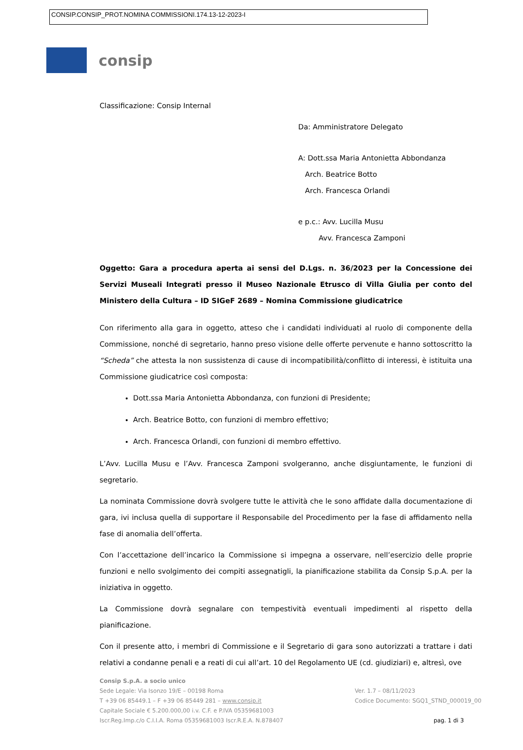CONSIP.CONSIP_PROT.NOMINA COMMISSIONI.174.13-12-2023-I
consip
Classificazione: Consip Internal
Da: Amministratore Delegato
A: Dott.ssa Maria Antonietta Abbondanza
Arch. Beatrice Botto
Arch. Francesca Orlandi
e p.c.: Avv. Lucilla Musu
Avv. Francesca Zamponi
Oggetto: Gara a procedura aperta ai sensi del D.Lgs. n. 36/2023 per la Concessione dei Servizi Museali Integrati presso il Museo Nazionale Etrusco di Villa Giulia per conto del Ministero della Cultura – ID SIGeF 2689 – Nomina Commissione giudicatrice
Con riferimento alla gara in oggetto, atteso che i candidati individuati al ruolo di componente della Commissione, nonché di segretario, hanno preso visione delle offerte pervenute e hanno sottoscritto la “Scheda” che attesta la non sussistenza di cause di incompatibilità/conflitto di interessi, è istituita una Commissione giudicatrice così composta:
Dott.ssa Maria Antonietta Abbondanza, con funzioni di Presidente;
Arch. Beatrice Botto, con funzioni di membro effettivo;
Arch. Francesca Orlandi, con funzioni di membro effettivo.
L’Avv. Lucilla Musu e l’Avv. Francesca Zamponi svolgeranno, anche disgiuntamente, le funzioni di segretario.
La nominata Commissione dovrà svolgere tutte le attività che le sono affidate dalla documentazione di gara, ivi inclusa quella di supportare il Responsabile del Procedimento per la fase di affidamento nella fase di anomalia dell’offerta.
Con l’accettazione dell’incarico la Commissione si impegna a osservare, nell’esercizio delle proprie funzioni e nello svolgimento dei compiti assegnatigli, la pianificazione stabilita da Consip S.p.A. per la iniziativa in oggetto.
La Commissione dovrà segnalare con tempestività eventuali impedimenti al rispetto della pianificazione.
Con il presente atto, i membri di Commissione e il Segretario di gara sono autorizzati a trattare i dati relativi a condanne penali e a reati di cui all’art. 10 del Regolamento UE (cd. giudiziari) e, altresì, ove
Consip S.p.A. a socio unico
Sede Legale: Via Isonzo 19/E – 00198 Roma
T +39 06 85449.1 – F +39 06 85449 281 – www.consip.it
Capitale Sociale € 5.200.000,00 i.v. C.F. e P.IVA 05359681003
Iscr.Reg.Imp.c/o C.I.I.A. Roma 05359681003 Iscr.R.E.A. N.878407
Ver. 1.7 – 08/11/2023
Codice Documento: SGQ1_STND_000019_00
pag. 1 di 3